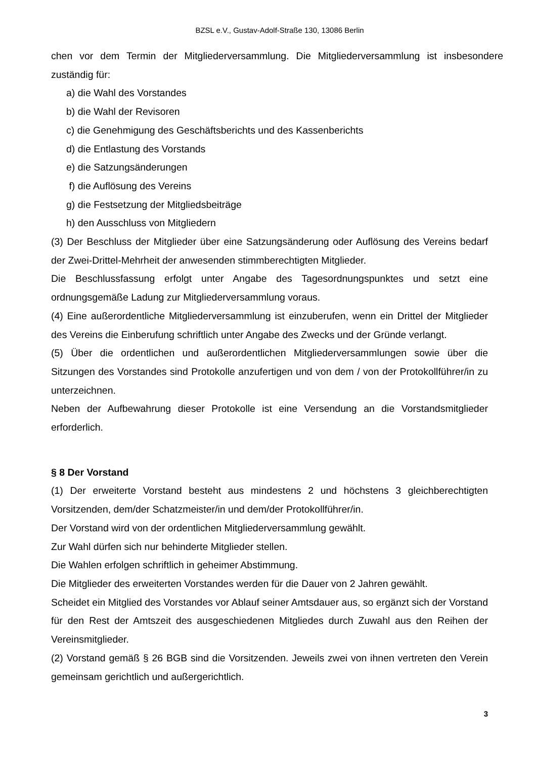BZSL e.V., Gustav-Adolf-Straße 130, 13086 Berlin
chen vor dem Termin der Mitgliederversammlung. Die Mitgliederversammlung ist insbesondere zuständig für:
a) die Wahl des Vorstandes
b) die Wahl der Revisoren
c) die Genehmigung des Geschäftsberichts und des Kassenberichts
d) die Entlastung des Vorstands
e) die Satzungsänderungen
f) die Auflösung des Vereins
g) die Festsetzung der Mitgliedsbeiträge
h) den Ausschluss von Mitgliedern
(3) Der Beschluss der Mitglieder über eine Satzungsänderung oder Auflösung des Vereins bedarf der Zwei-Drittel-Mehrheit der anwesenden stimmberechtigten Mitglieder.
Die Beschlussfassung erfolgt unter Angabe des Tagesordnungspunktes und setzt eine ordnungsgemäße Ladung zur Mitgliederversammlung voraus.
(4) Eine außerordentliche Mitgliederversammlung ist einzuberufen, wenn ein Drittel der Mitglieder des Vereins die Einberufung schriftlich unter Angabe des Zwecks und der Gründe verlangt.
(5) Über die ordentlichen und außerordentlichen Mitgliederversammlungen sowie über die Sitzungen des Vorstandes sind Protokolle anzufertigen und von dem / von der Protokollführer/in zu unterzeichnen.
Neben der Aufbewahrung dieser Protokolle ist eine Versendung an die Vorstandsmitglieder erforderlich.
§ 8 Der Vorstand
(1) Der erweiterte Vorstand besteht aus mindestens 2 und höchstens 3 gleichberechtigten Vorsitzenden, dem/der Schatzmeister/in und dem/der Protokollführer/in.
Der Vorstand wird von der ordentlichen Mitgliederversammlung gewählt.
Zur Wahl dürfen sich nur behinderte Mitglieder stellen.
Die Wahlen erfolgen schriftlich in geheimer Abstimmung.
Die Mitglieder des erweiterten Vorstandes werden für die Dauer von 2 Jahren gewählt.
Scheidet ein Mitglied des Vorstandes vor Ablauf seiner Amtsdauer aus, so ergänzt sich der Vorstand für den Rest der Amtszeit des ausgeschiedenen Mitgliedes durch Zuwahl aus den Reihen der Vereinsmitglieder.
(2) Vorstand gemäß § 26 BGB sind die Vorsitzenden. Jeweils zwei von ihnen vertreten den Verein gemeinsam gerichtlich und außergerichtlich.
3